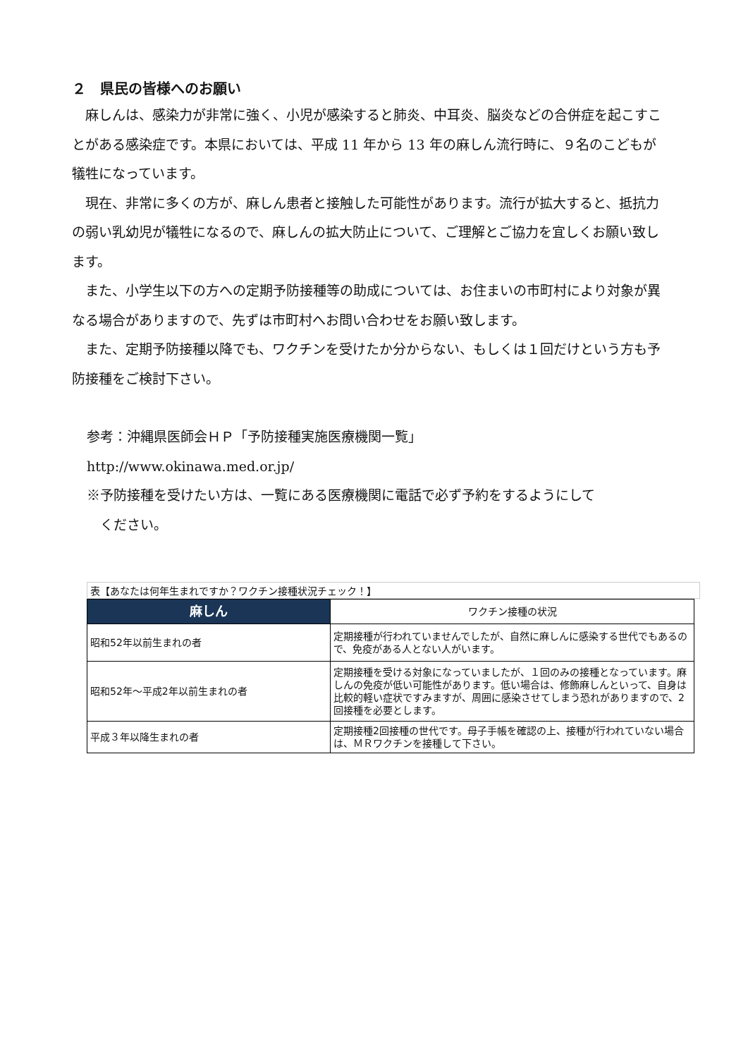２　県民の皆様へのお願い
麻しんは、感染力が非常に強く、小児が感染すると肺炎、中耳炎、脳炎などの合併症を起こすことがある感染症です。本県においては、平成 11 年から 13 年の麻しん流行時に、９名のこどもが犠牲になっています。
現在、非常に多くの方が、麻しん患者と接触した可能性があります。流行が拡大すると、抵抗力の弱い乳幼児が犠牲になるので、麻しんの拡大防止について、ご理解とご協力を宜しくお願い致します。
また、小学生以下の方への定期予防接種等の助成については、お住まいの市町村により対象が異なる場合がありますので、先ずは市町村へお問い合わせをお願い致します。
また、定期予防接種以降でも、ワクチンを受けたか分からない、もしくは１回だけという方も予防接種をご検討下さい。
参考：沖縄県医師会ＨＰ「予防接種実施医療機関一覧」
http://www.okinawa.med.or.jp/
※予防接種を受けたい方は、一覧にある医療機関に電話で必ず予約をするようにして
　ください。
表【あなたは何年生まれですか？ワクチン接種状況チェック！】
| 麻しん | ワクチン接種の状況 |
| --- | --- |
| 昭和52年以前生まれの者 | 定期接種が行われていませんでしたが、自然に麻しんに感染する世代でもあるので、免疫がある人とない人がいます。 |
| 昭和52年～平成2年以前生まれの者 | 定期接種を受ける対象になっていましたが、１回のみの接種となっています。麻しんの免疫が低い可能性があります。低い場合は、修飾麻しんといって、自身は比較的軽い症状ですみますが、周囲に感染させてしまう恐れがありますので、2回接種を必要とします。 |
| 平成３年以降生まれの者 | 定期接種2回接種の世代です。母子手帳を確認の上、接種が行われていない場合は、ＭＲワクチンを接種して下さい。 |